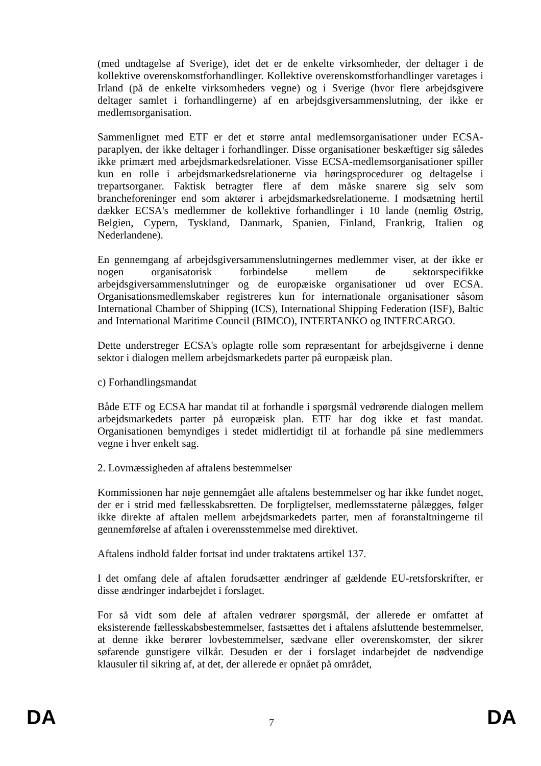(med undtagelse af Sverige), idet det er de enkelte virksomheder, der deltager i de kollektive overenskomstforhandlinger. Kollektive overenskomstforhandlinger varetages i Irland (på de enkelte virksomheders vegne) og i Sverige (hvor flere arbejdsgivere deltager samlet i forhandlingerne) af en arbejdsgiversammenslutning, der ikke er medlemsorganisation.
Sammenlignet med ETF er det et større antal medlemsorganisationer under ECSA-paraplyen, der ikke deltager i forhandlinger. Disse organisationer beskæftiger sig således ikke primært med arbejdsmarkedsrelationer. Visse ECSA-medlemsorganisationer spiller kun en rolle i arbejdsmarkedsrelationerne via høringsprocedurer og deltagelse i trepartsorganer. Faktisk betragter flere af dem måske snarere sig selv som brancheforeninger end som aktører i arbejdsmarkedsrelationerne. I modsætning hertil dækker ECSA's medlemmer de kollektive forhandlinger i 10 lande (nemlig Østrig, Belgien, Cypern, Tyskland, Danmark, Spanien, Finland, Frankrig, Italien og Nederlandene).
En gennemgang af arbejdsgiversammenslutningernes medlemmer viser, at der ikke er nogen organisatorisk forbindelse mellem de sektorspecifikke arbejdsgiversammenslutninger og de europæiske organisationer ud over ECSA. Organisationsmedlemskaber registreres kun for internationale organisationer såsom International Chamber of Shipping (ICS), International Shipping Federation (ISF), Baltic and International Maritime Council (BIMCO), INTERTANKO og INTERCARGO.
Dette understreger ECSA's oplagte rolle som repræsentant for arbejdsgiverne i denne sektor i dialogen mellem arbejdsmarkedets parter på europæisk plan.
c) Forhandlingsmandat
Både ETF og ECSA har mandat til at forhandle i spørgsmål vedrørende dialogen mellem arbejdsmarkedets parter på europæisk plan. ETF har dog ikke et fast mandat. Organisationen bemyndiges i stedet midlertidigt til at forhandle på sine medlemmers vegne i hver enkelt sag.
2. Lovmæssigheden af aftalens bestemmelser
Kommissionen har nøje gennemgået alle aftalens bestemmelser og har ikke fundet noget, der er i strid med fællesskabsretten. De forpligtelser, medlemsstaterne pålægges, følger ikke direkte af aftalen mellem arbejdsmarkedets parter, men af foranstaltningerne til gennemførelse af aftalen i overensstemmelse med direktivet.
Aftalens indhold falder fortsat ind under traktatens artikel 137.
I det omfang dele af aftalen forudsætter ændringer af gældende EU-retsforskrifter, er disse ændringer indarbejdet i forslaget.
For så vidt som dele af aftalen vedrører spørgsmål, der allerede er omfattet af eksisterende fællesskabsbestemmelser, fastsættes det i aftalens afsluttende bestemmelser, at denne ikke berører lovbestemmelser, sædvane eller overenskomster, der sikrer søfarende gunstigere vilkår. Desuden er der i forslaget indarbejdet de nødvendige klausuler til sikring af, at det, der allerede er opnået på området,
DA 7 DA